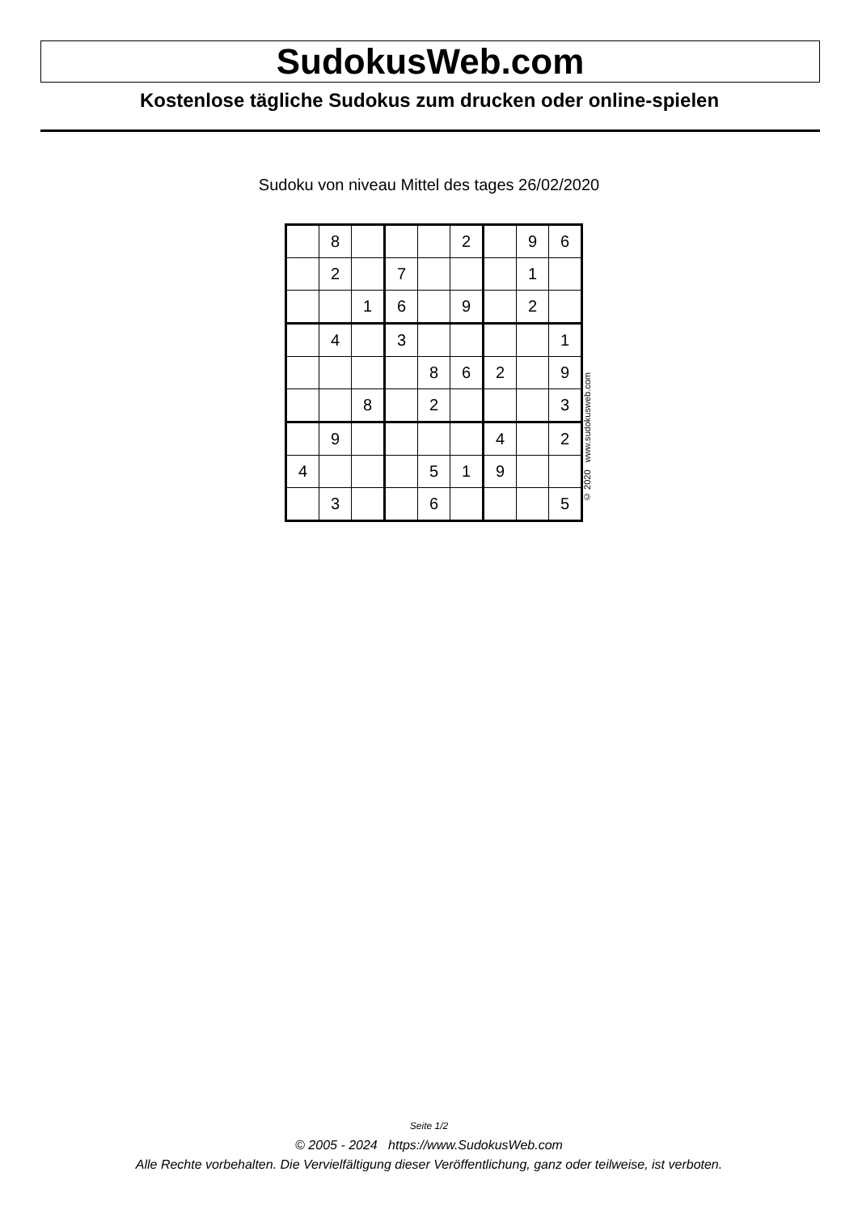SudokusWeb.com
Kostenlose tägliche Sudokus zum drucken oder online-spielen
Sudoku von niveau Mittel des tages 26/02/2020
| | 8 | | | | 2 | | 9 | 6 |
| | 2 | | 7 | | | | 1 | |
| | | 1 | 6 | | 9 | | 2 | |
| | 4 | | 3 | | | | | 1 |
| | | | | 8 | 6 | 2 | | 9 |
| | | 8 | | 2 | | | | 3 |
| | 9 | | | | | 4 | | 2 |
| 4 | | | | 5 | 1 | 9 | | |
| | 3 | | | 6 | | | | 5 |
© 2020 www.sudokusweb.com
Seite 1/2
© 2005 - 2024 https://www.SudokusWeb.com
Alle Rechte vorbehalten. Die Vervielfältigung dieser Veröffentlichung, ganz oder teilweise, ist verboten.